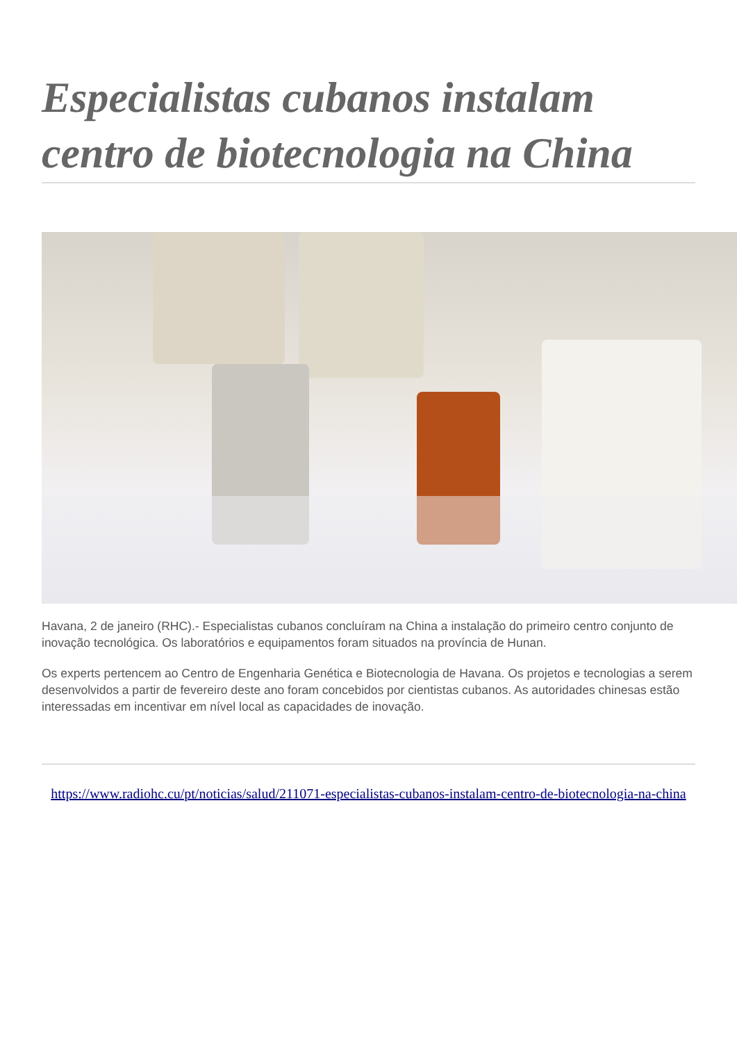Especialistas cubanos instalam centro de biotecnologia na China
Havana, 2 de janeiro (RHC).- Especialistas cubanos concluíram na China a instalação do primeiro centro conjunto de inovação tecnológica. Os laboratórios e equipamentos foram situados na província de Hunan.
Os experts pertencem ao Centro de Engenharia Genética e Biotecnologia de Havana. Os projetos e tecnologias a serem desenvolvidos a partir de fevereiro deste ano foram concebidos por cientistas cubanos. As autoridades chinesas estão interessadas em incentivar em nível local as capacidades de inovação.
https://www.radiohc.cu/pt/noticias/salud/211071-especialistas-cubanos-instalam-centro-de-biotecnologia-na-china